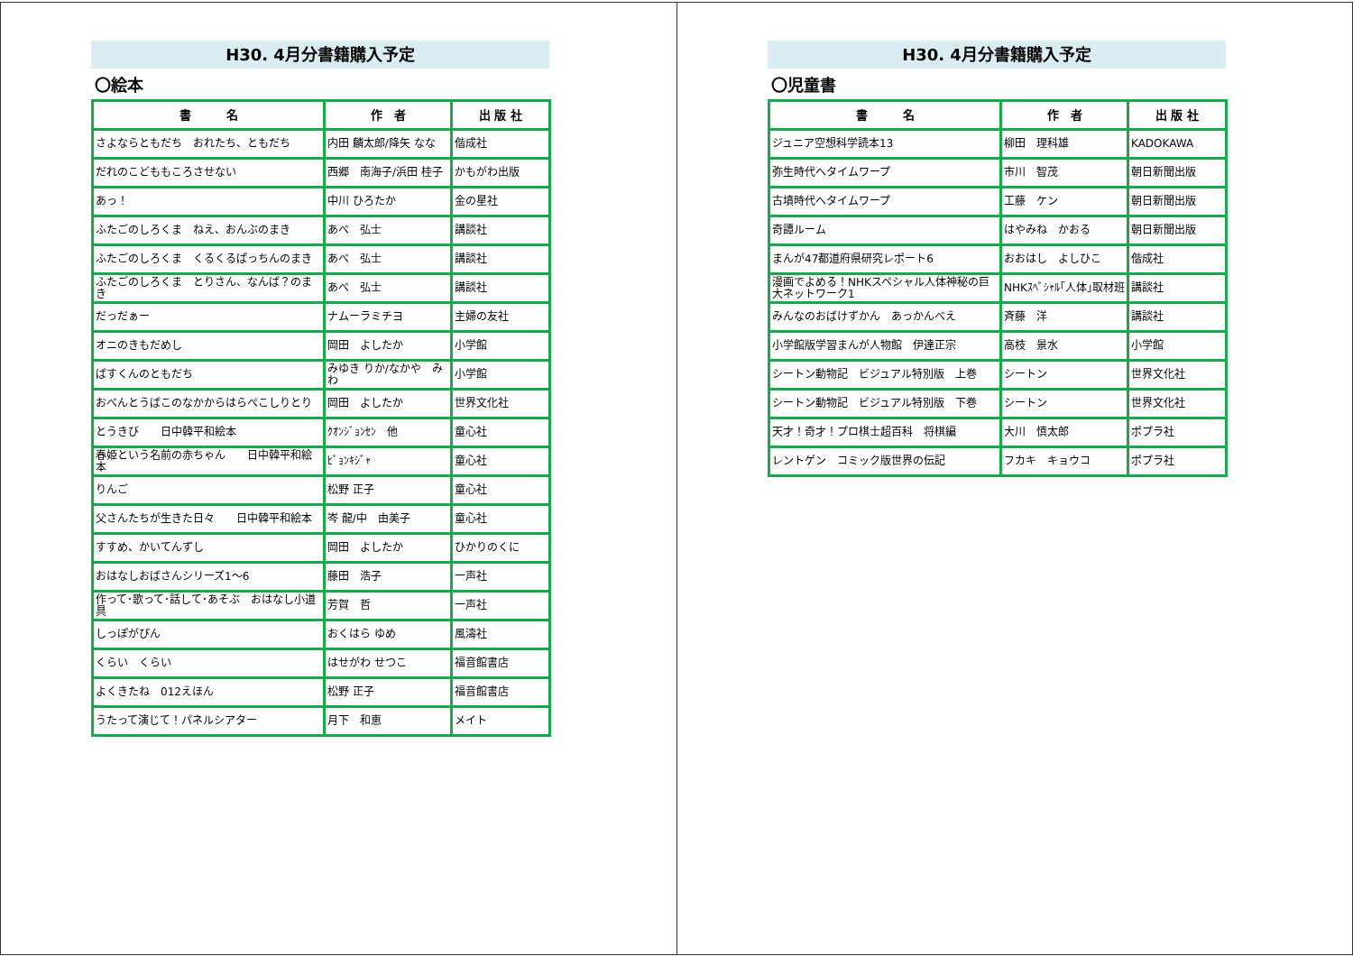H30. 4月分書籍購入予定
〇絵本
| 書 名 | 作 者 | 出 版 社 |
| --- | --- | --- |
| さよならともだち おれたち、ともだち | 内田 麟太郎/降矢 なな | 偕成社 |
| だれのこどももころさせない | 西郷 南海子/浜田 桂子 | かもがわ出版 |
| あっ！ | 中川 ひろたか | 金の星社 |
| ふたごのしろくま ねえ、おんぶのまき | あべ 弘士 | 講談社 |
| ふたごのしろくま くるくるぱっちんのまき | あべ 弘士 | 講談社 |
| ふたごのしろくま とりさん、なんば？のまき | あべ 弘士 | 講談社 |
| だっだぁー | ナムーラミチヨ | 主婦の友社 |
| オニのきもだめし | 岡田 よしたか | 小学館 |
| ばすくんのともだち | みゆき りか/なかや みわ | 小学館 |
| おべんとうばこのなかからはらぺこしりとり | 岡田 よしたか | 世界文化社 |
| とうきび 日中韓平和絵本 | ｸｵﾝｼﾞｮﾝｾﾝ 他 | 童心社 |
| 春姫という名前の赤ちゃん 日中韓平和絵本 | ﾋﾟｮﾝｷｼﾞｬ | 童心社 |
| りんご | 松野 正子 | 童心社 |
| 父さんたちが生きた日々 日中韓平和絵本 | 岑 龍/中 由美子 | 童心社 |
| すすめ、かいてんずし | 岡田 よしたか | ひかりのくに |
| おはなしおばさんシリーズ1～6 | 藤田 浩子 | 一声社 |
| 作って･歌って･話して･あそぶ おはなし小道具 | 芳賀 哲 | 一声社 |
| しっぽがぴん | おくはら ゆめ | 風濤社 |
| くらい くらい | はせがわ せつこ | 福音館書店 |
| よくきたね 012えほん | 松野 正子 | 福音館書店 |
| うたって演じて！パネルシアター | 月下 和恵 | メイト |
H30. 4月分書籍購入予定
〇児童書
| 書 名 | 作 者 | 出 版 社 |
| --- | --- | --- |
| ジュニア空想科学読本13 | 柳田 理科雄 | KADOKAWA |
| 弥生時代へタイムワープ | 市川 智茂 | 朝日新聞出版 |
| 古墳時代へタイムワープ | 工藤 ケン | 朝日新聞出版 |
| 奇譚ルーム | はやみね かおる | 朝日新聞出版 |
| まんが47都道府県研究レポート6 | おおはし よしひこ | 偕成社 |
| 漫画でよめる！NHKスペシャル人体神秘の巨大ネットワーク1 | NHKｽﾍﾟｼｬﾙ｢人体｣取材班 | 講談社 |
| みんなのおばけずかん あっかんべえ | 斉藤 洋 | 講談社 |
| 小学館版学習まんが人物館 伊達正宗 | 高枝 景水 | 小学館 |
| シートン動物記 ビジュアル特別版 上巻 | シートン | 世界文化社 |
| シートン動物記 ビジュアル特別版 下巻 | シートン | 世界文化社 |
| 天才！奇才！プロ棋士超百科 将棋編 | 大川 慎太郎 | ポプラ社 |
| レントゲン コミック版世界の伝記 | フカキ キョウコ | ポプラ社 |